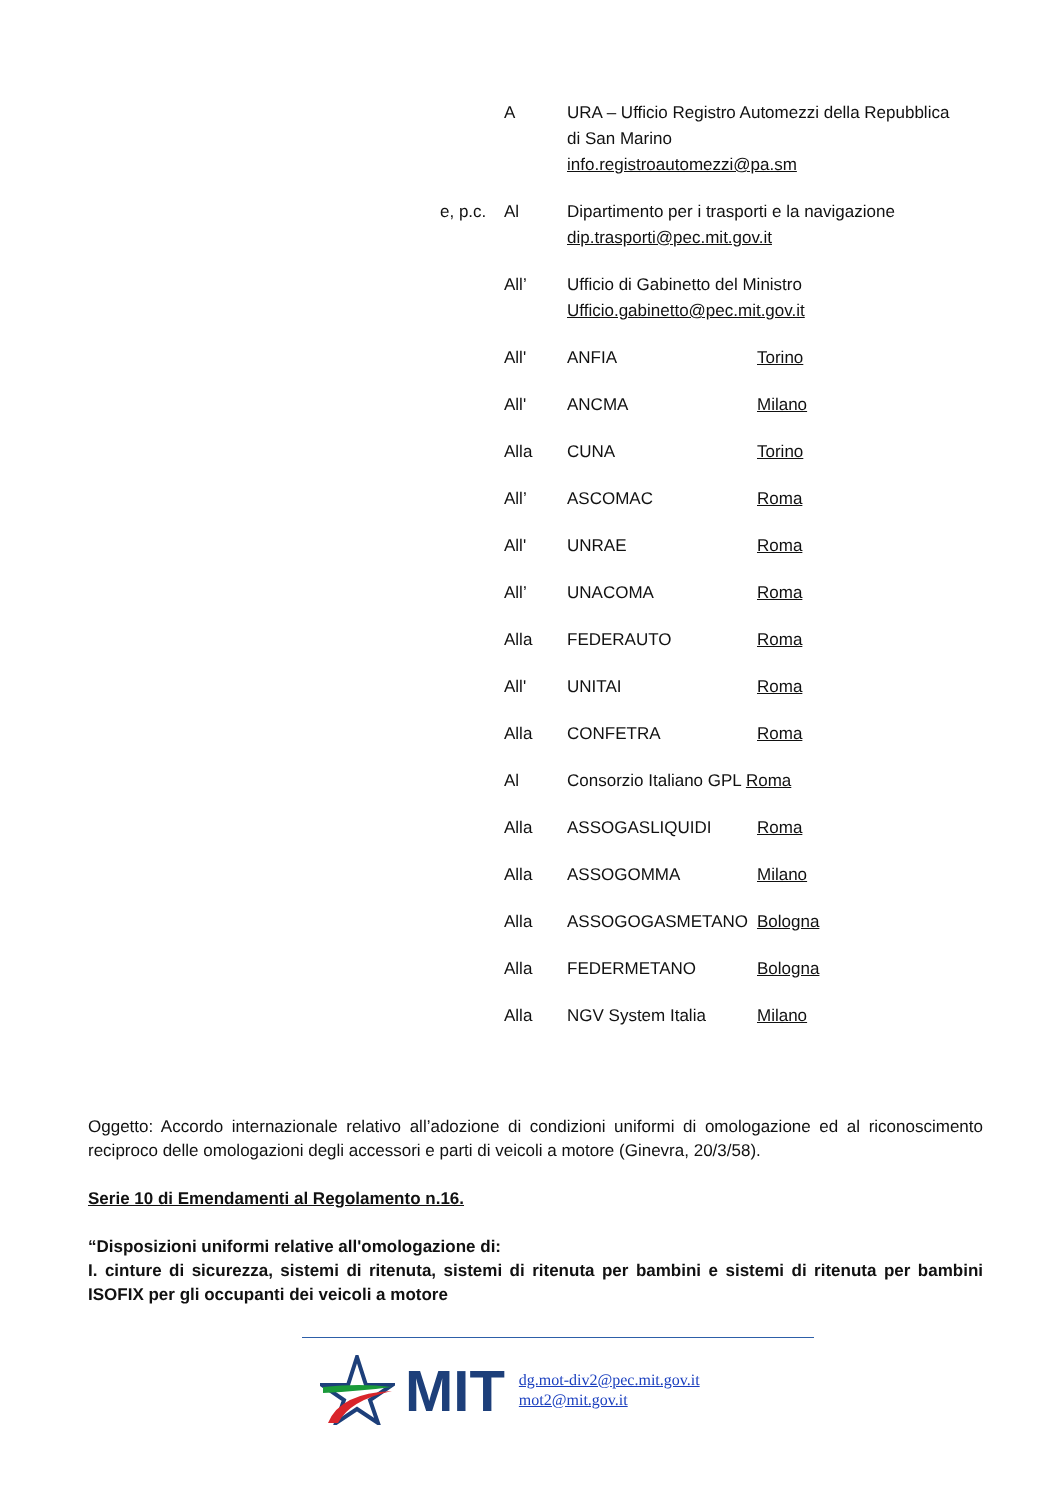A URA – Ufficio Registro Automezzi della Repubblica
di San Marino
info.registroautomezzi@pa.sm
e, p.c.
Al Dipartimento per i trasporti e la navigazione
dip.trasporti@pec.mit.gov.it
All’ Ufficio di Gabinetto del Ministro
Ufficio.gabinetto@pec.mit.gov.it
All' ANFIA Torino
All' ANCMA Milano
Alla CUNA Torino
All’ ASCOMAC Roma
All' UNRAE Roma
All’ UNACOMA Roma
Alla FEDERAUTO Roma
All' UNITAI Roma
Alla CONFETRA Roma
Al Consorzio Italiano GPL Roma
Alla ASSOGASLIQUIDI Roma
Alla ASSOGOMMA Milano
Alla ASSOGOGASMETANO Bologna
Alla FEDERMETANO Bologna
Alla NGV System Italia Milano
Oggetto: Accordo internazionale relativo all’adozione di condizioni uniformi di omologazione ed al riconoscimento reciproco delle omologazioni degli accessori e parti di veicoli a motore (Ginevra, 20/3/58).
Serie 10 di Emendamenti al Regolamento n.16.
“Disposizioni uniformi relative all'omologazione di:
I. cinture di sicurezza, sistemi di ritenuta, sistemi di ritenuta per bambini e sistemi di ritenuta per bambini ISOFIX per gli occupanti dei veicoli a motore
MIT
dg.mot-div2@pec.mit.gov.it
mot2@mit.gov.it